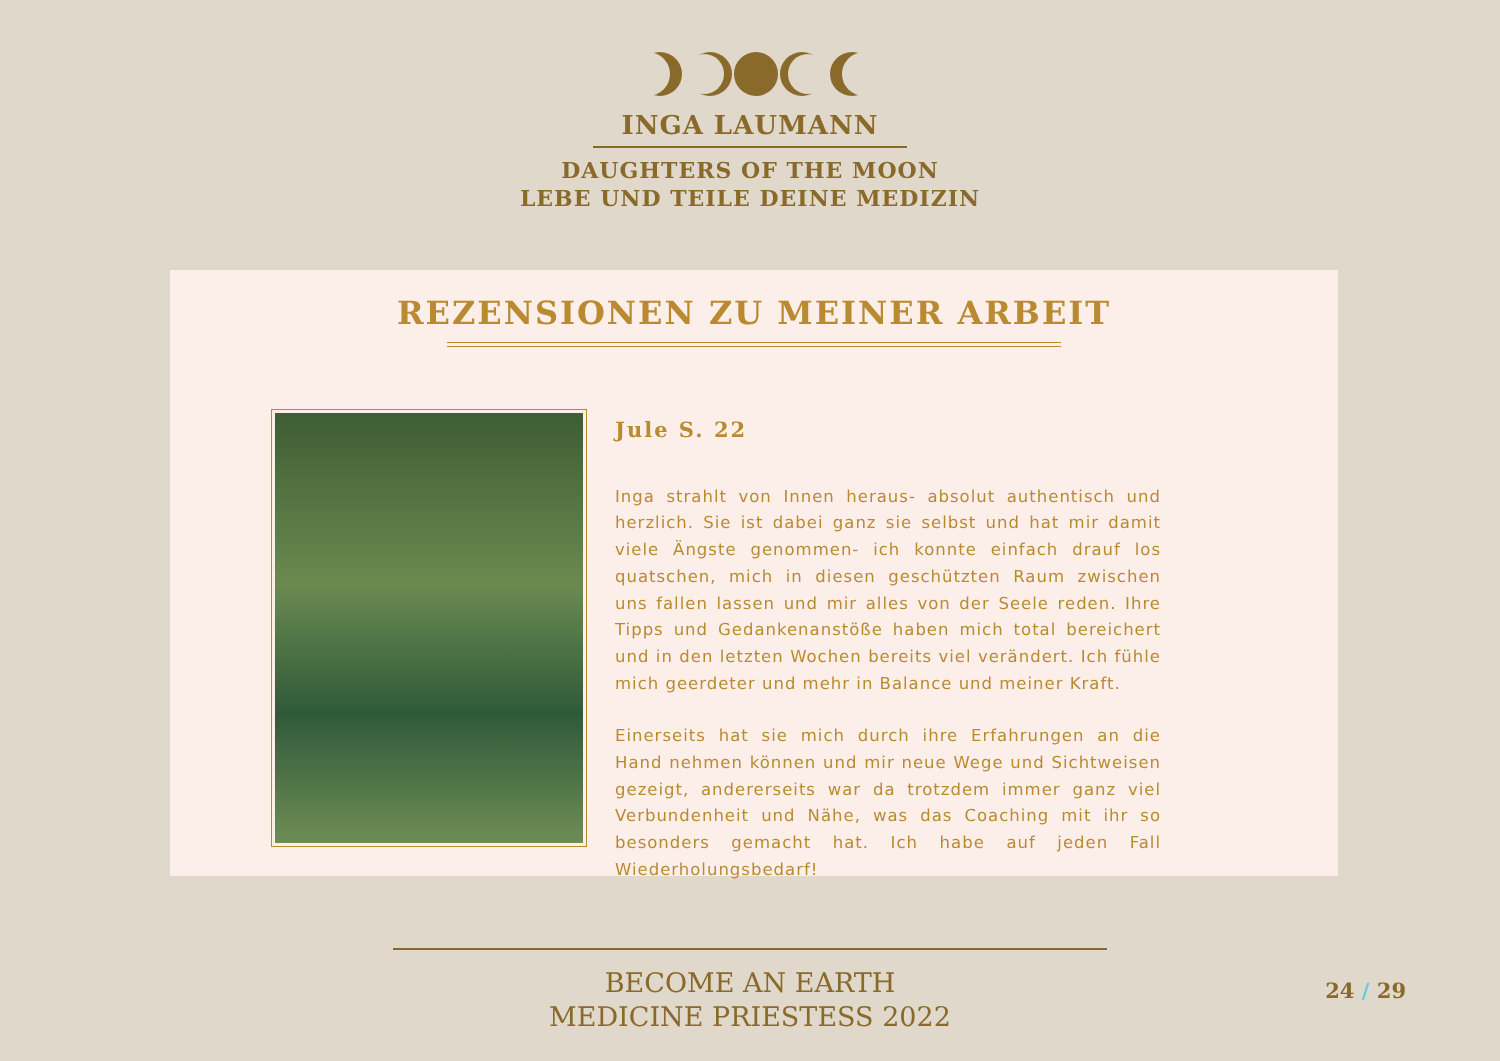INGA LAUMANN
DAUGHTERS OF THE MOON
LEBE UND TEILE DEINE MEDIZIN
REZENSIONEN ZU MEINER ARBEIT
Jule S. 22
Inga strahlt von Innen heraus- absolut authentisch und herzlich. Sie ist dabei ganz sie selbst und hat mir damit viele Ängste genommen- ich konnte einfach drauf los quatschen, mich in diesen geschützten Raum zwischen uns fallen lassen und mir alles von der Seele reden. Ihre Tipps und Gedankenanstöße haben mich total bereichert und in den letzten Wochen bereits viel verändert. Ich fühle mich geerdeter und mehr in Balance und meiner Kraft.
Einerseits hat sie mich durch ihre Erfahrungen an die Hand nehmen können und mir neue Wege und Sichtweisen gezeigt, andererseits war da trotzdem immer ganz viel Verbundenheit und Nähe, was das Coaching mit ihr so besonders gemacht hat. Ich habe auf jeden Fall Wiederholungsbedarf!
BECOME AN EARTH
MEDICINE PRIESTESS 2022
24 / 29